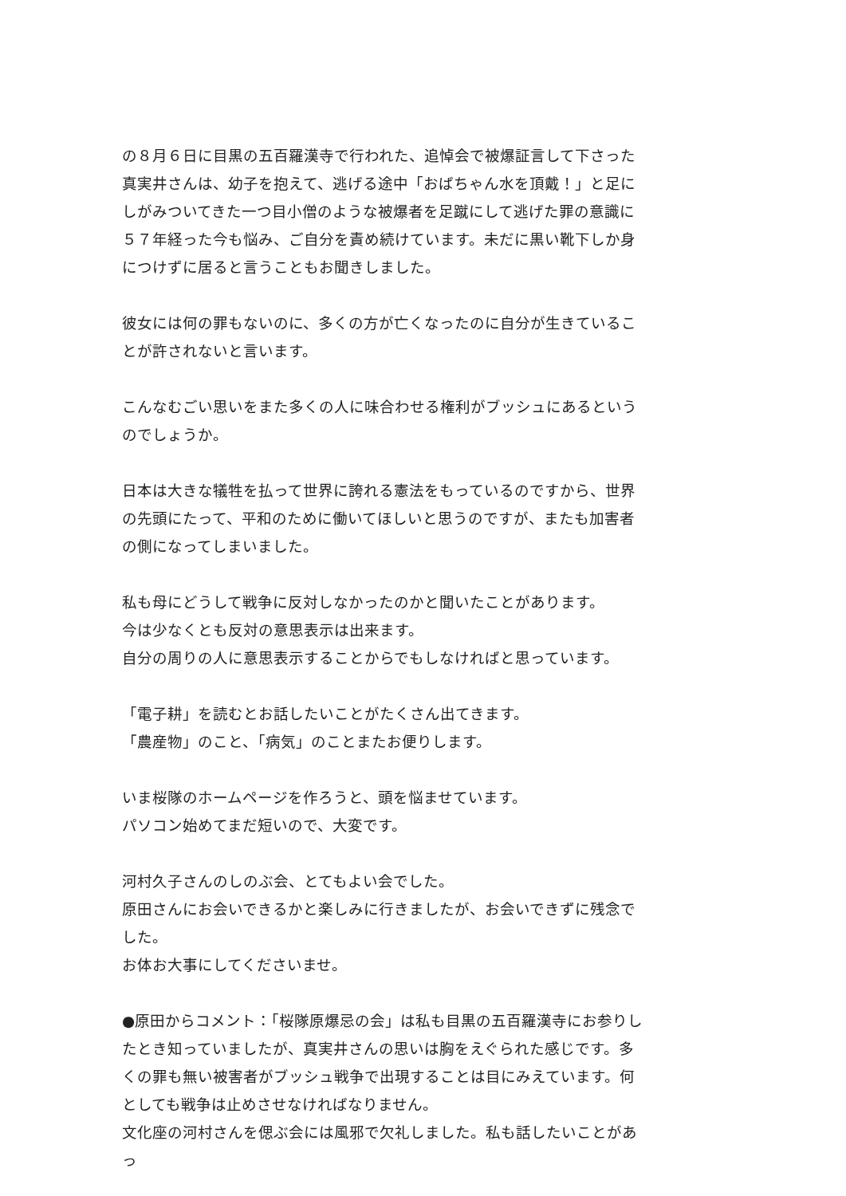の８月６日に目黒の五百羅漢寺で行われた、追悼会で被爆証言して下さった真実井さんは、幼子を抱えて、逃げる途中「おばちゃん水を頂戴！」と足にしがみついてきた一つ目小僧のような被爆者を足蹴にして逃げた罪の意識に５７年経った今も悩み、ご自分を責め続けています。未だに黒い靴下しか身につけずに居ると言うこともお聞きしました。
彼女には何の罪もないのに、多くの方が亡くなったのに自分が生きていることが許されないと言います。
こんなむごい思いをまた多くの人に味合わせる権利がブッシュにあるというのでしょうか。
日本は大きな犠牲を払って世界に誇れる憲法をもっているのですから、世界の先頭にたって、平和のために働いてほしいと思うのですが、またも加害者の側になってしまいました。
私も母にどうして戦争に反対しなかったのかと聞いたことがあります。
今は少なくとも反対の意思表示は出来ます。
自分の周りの人に意思表示することからでもしなければと思っています。
「電子耕」を読むとお話したいことがたくさん出てきます。
「農産物」のこと、「病気」のことまたお便りします。
いま桜隊のホームページを作ろうと、頭を悩ませています。
パソコン始めてまだ短いので、大変です。
河村久子さんのしのぶ会、とてもよい会でした。
原田さんにお会いできるかと楽しみに行きましたが、お会いできずに残念でした。
お体お大事にしてくださいませ。
●原田からコメント：「桜隊原爆忌の会」は私も目黒の五百羅漢寺にお参りしたとき知っていましたが、真実井さんの思いは胸をえぐられた感じです。多くの罪も無い被害者がブッシュ戦争で出現することは目にみえています。何としても戦争は止めさせなければなりません。
文化座の河村さんを偲ぶ会には風邪で欠礼しました。私も話したいことがあっ